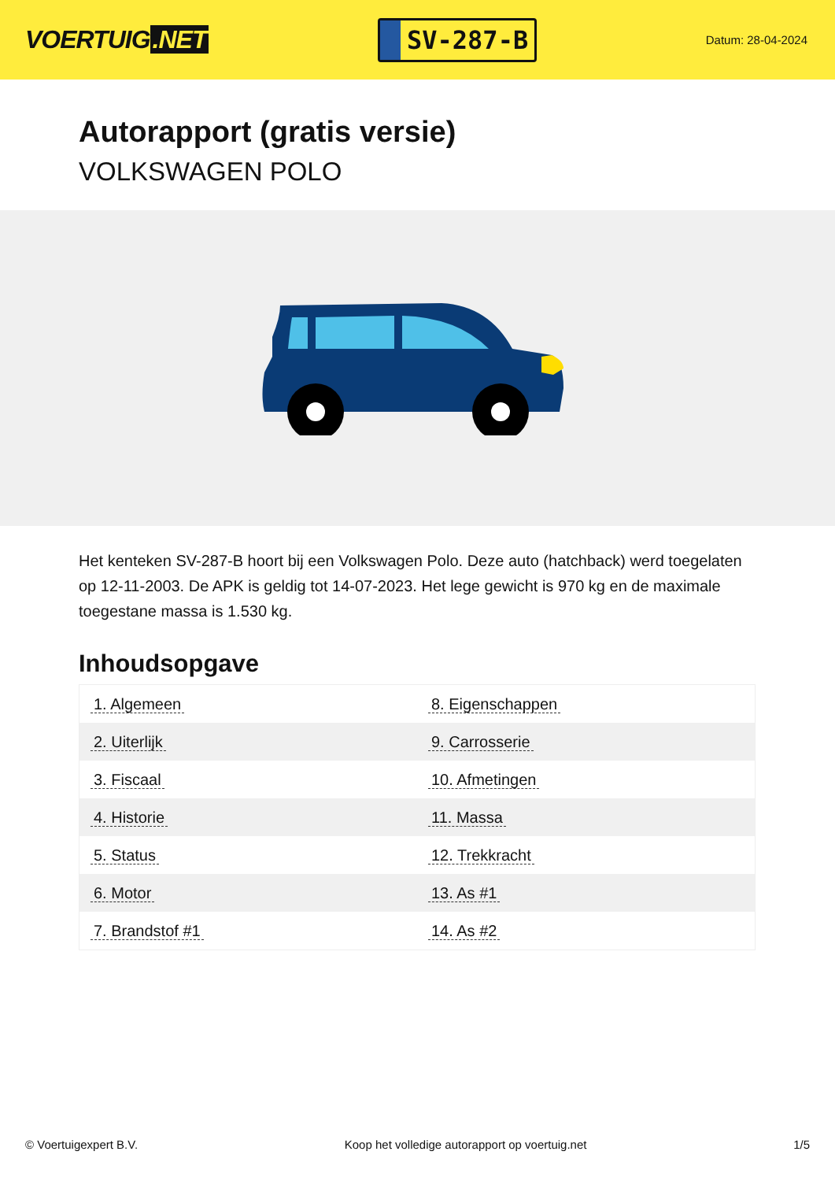VOERTUIG.NET
SV-287-B
Datum: 28-04-2024
Autorapport (gratis versie)
VOLKSWAGEN POLO
Het kenteken SV-287-B hoort bij een Volkswagen Polo. Deze auto (hatchback) werd toegelaten op 12-11-2003. De APK is geldig tot 14-07-2023. Het lege gewicht is 970 kg en de maximale toegestane massa is 1.530 kg.
Inhoudsopgave
| 1. Algemeen | 8. Eigenschappen |
| 2. Uiterlijk | 9. Carrosserie |
| 3. Fiscaal | 10. Afmetingen |
| 4. Historie | 11. Massa |
| 5. Status | 12. Trekkracht |
| 6. Motor | 13. As #1 |
| 7. Brandstof #1 | 14. As #2 |
© Voertuigexpert B.V. Koop het volledige autorapport op voertuig.net 1/5